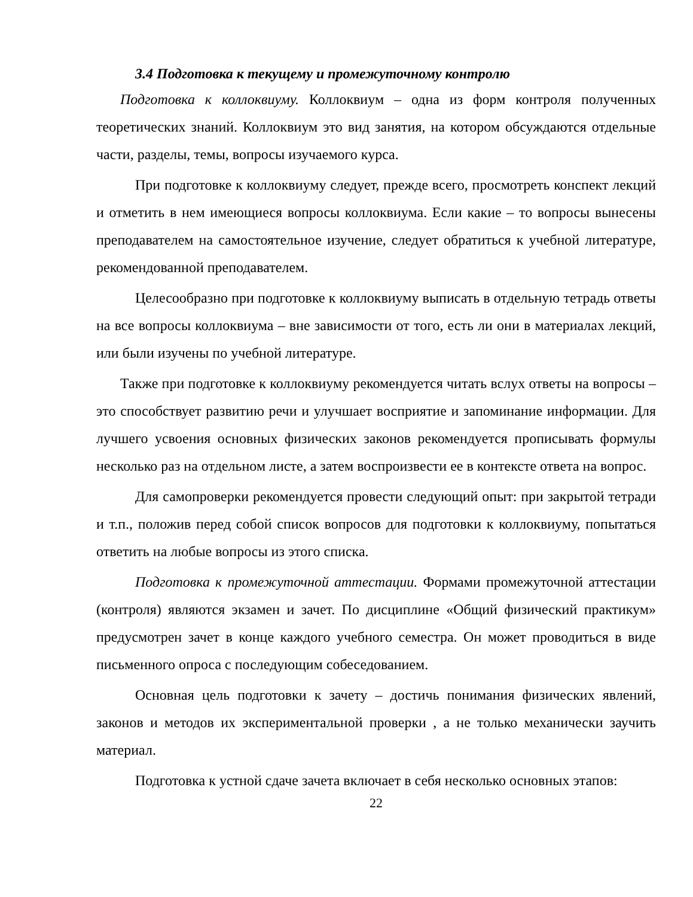3.4 Подготовка к текущему и промежуточному контролю
Подготовка к коллоквиуму. Коллоквиум – одна из форм контроля полученных теоретических знаний. Коллоквиум это вид занятия, на котором обсуждаются отдельные части, разделы, темы, вопросы изучаемого курса.
При подготовке к коллоквиуму следует, прежде всего, просмотреть конспект лекций и отметить в нем имеющиеся вопросы коллоквиума. Если какие – то вопросы вынесены преподавателем на самостоятельное изучение, следует обратиться к учебной литературе, рекомендованной преподавателем.
Целесообразно при подготовке к коллоквиуму выписать в отдельную тетрадь ответы на все вопросы коллоквиума – вне зависимости от того, есть ли они в материалах лекций, или были изучены по учебной литературе.
Также при подготовке к коллоквиуму рекомендуется читать вслух ответы на вопросы – это способствует развитию речи и улучшает восприятие и запоминание информации. Для лучшего усвоения основных физических законов рекомендуется прописывать формулы несколько раз на отдельном листе, а затем воспроизвести ее в контексте ответа на вопрос.
Для самопроверки рекомендуется провести следующий опыт: при закрытой тетради и т.п., положив перед собой список вопросов для подготовки к коллоквиуму, попытаться ответить на любые вопросы из этого списка.
Подготовка к промежуточной аттестации. Формами промежуточной аттестации (контроля) являются экзамен и зачет. По дисциплине «Общий физический практикум» предусмотрен зачет в конце каждого учебного семестра. Он может проводиться в виде письменного опроса с последующим собеседованием.
Основная цель подготовки к зачету – достичь понимания физических явлений, законов и методов их экспериментальной проверки , а не только механически заучить материал.
Подготовка к устной сдаче зачета включает в себя несколько основных этапов:
22